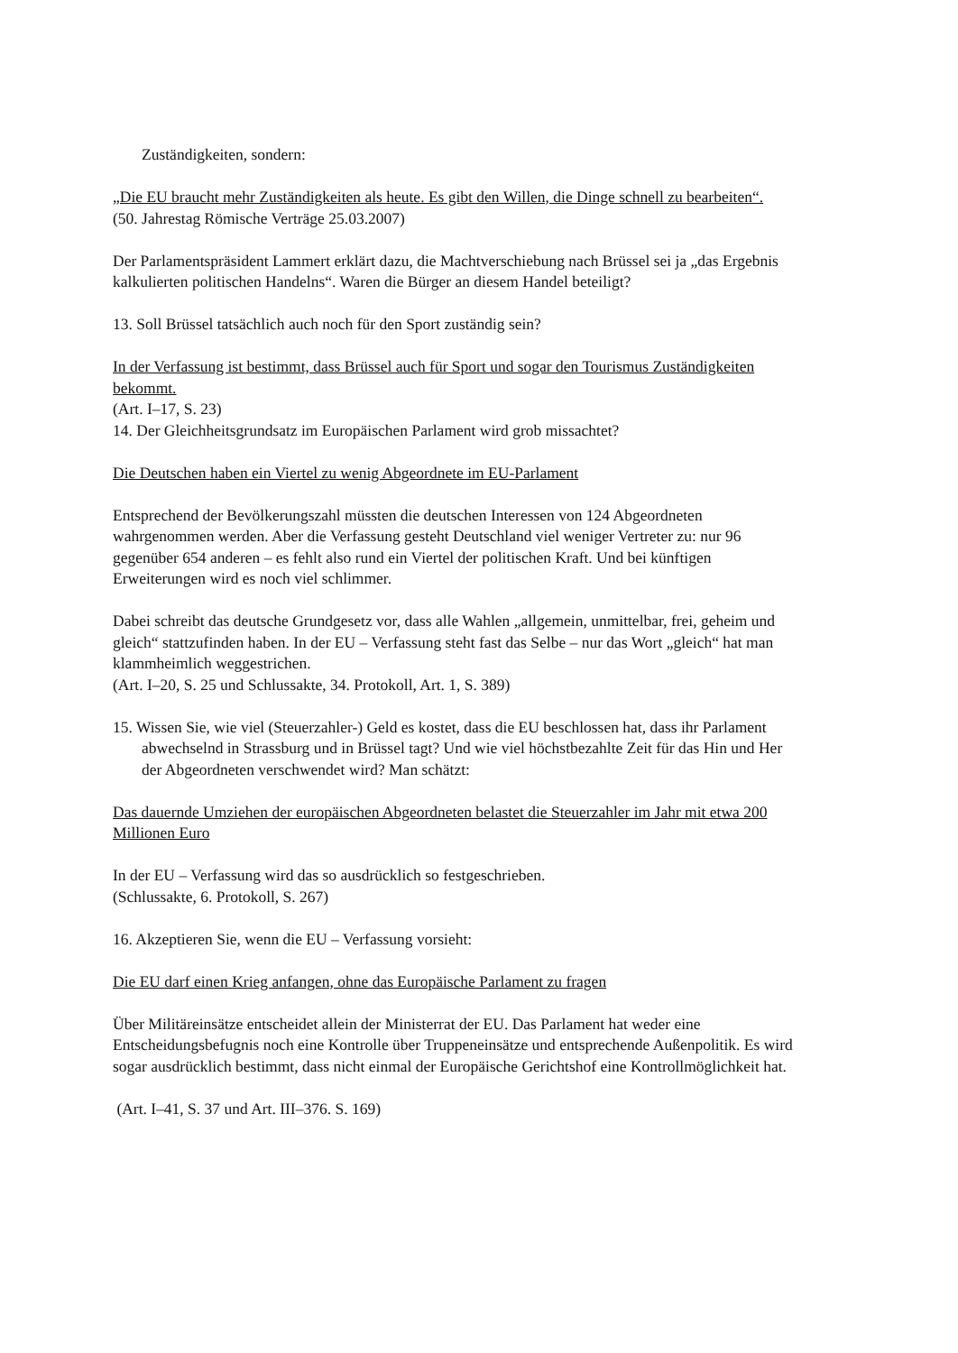Zuständigkeiten, sondern:
„Die EU braucht mehr Zuständigkeiten als heute. Es gibt den Willen, die Dinge schnell zu bearbeiten“.
(50. Jahrestag Römische Verträge 25.03.2007)
Der Parlamentspräsident Lammert erklärt dazu, die Machtverschiebung nach Brüssel sei ja „das Ergebnis kalkulierten politischen Handelns“. Waren die Bürger an diesem Handel beteiligt?
13. Soll Brüssel tatsächlich auch noch für den Sport zuständig sein?
In der Verfassung ist bestimmt, dass Brüssel auch für Sport und sogar den Tourismus Zuständigkeiten bekommt.
(Art. I–17, S. 23)
14. Der Gleichheitsgrundsatz im Europäischen Parlament wird grob missachtet?
Die Deutschen haben ein Viertel zu wenig Abgeordnete im EU-Parlament
Entsprechend der Bevölkerungszahl müssten die deutschen Interessen von 124 Abgeordneten wahrgenommen werden. Aber die Verfassung gesteht Deutschland viel weniger Vertreter zu: nur 96 gegenüber 654 anderen – es fehlt also rund ein Viertel der politischen Kraft. Und bei künftigen Erweiterungen wird es noch viel schlimmer.
Dabei schreibt das deutsche Grundgesetz vor, dass alle Wahlen „allgemein, unmittelbar, frei, geheim und gleich“ stattzufinden haben. In der EU – Verfassung steht fast das Selbe – nur das Wort „gleich“ hat man klammheimlich weggestrichen.
(Art. I–20, S. 25 und Schlussakte, 34. Protokoll, Art. 1, S. 389)
15. Wissen Sie, wie viel (Steuerzahler-) Geld es kostet, dass die EU beschlossen hat, dass ihr Parlament abwechselnd in Strassburg und in Brüssel tagt? Und wie viel höchstbezahlte Zeit für das Hin und Her der Abgeordneten verschwendet wird? Man schätzt:
Das dauernde Umziehen der europäischen Abgeordneten belastet die Steuerzahler im Jahr mit etwa 200 Millionen Euro
In der EU – Verfassung wird das so ausdrücklich so festgeschrieben.
(Schlussakte, 6. Protokoll, S. 267)
16. Akzeptieren Sie, wenn die EU – Verfassung vorsieht:
Die EU darf einen Krieg anfangen, ohne das Europäische Parlament zu fragen
Über Militäreinsätze entscheidet allein der Ministerrat der EU. Das Parlament hat weder eine Entscheidungsbefugnis noch eine Kontrolle über Truppeneinsätze und entsprechende Außenpolitik. Es wird sogar ausdrücklich bestimmt, dass nicht einmal der Europäische Gerichtshof eine Kontrollmöglichkeit hat.
(Art. I–41, S. 37 und Art. III–376. S. 169)